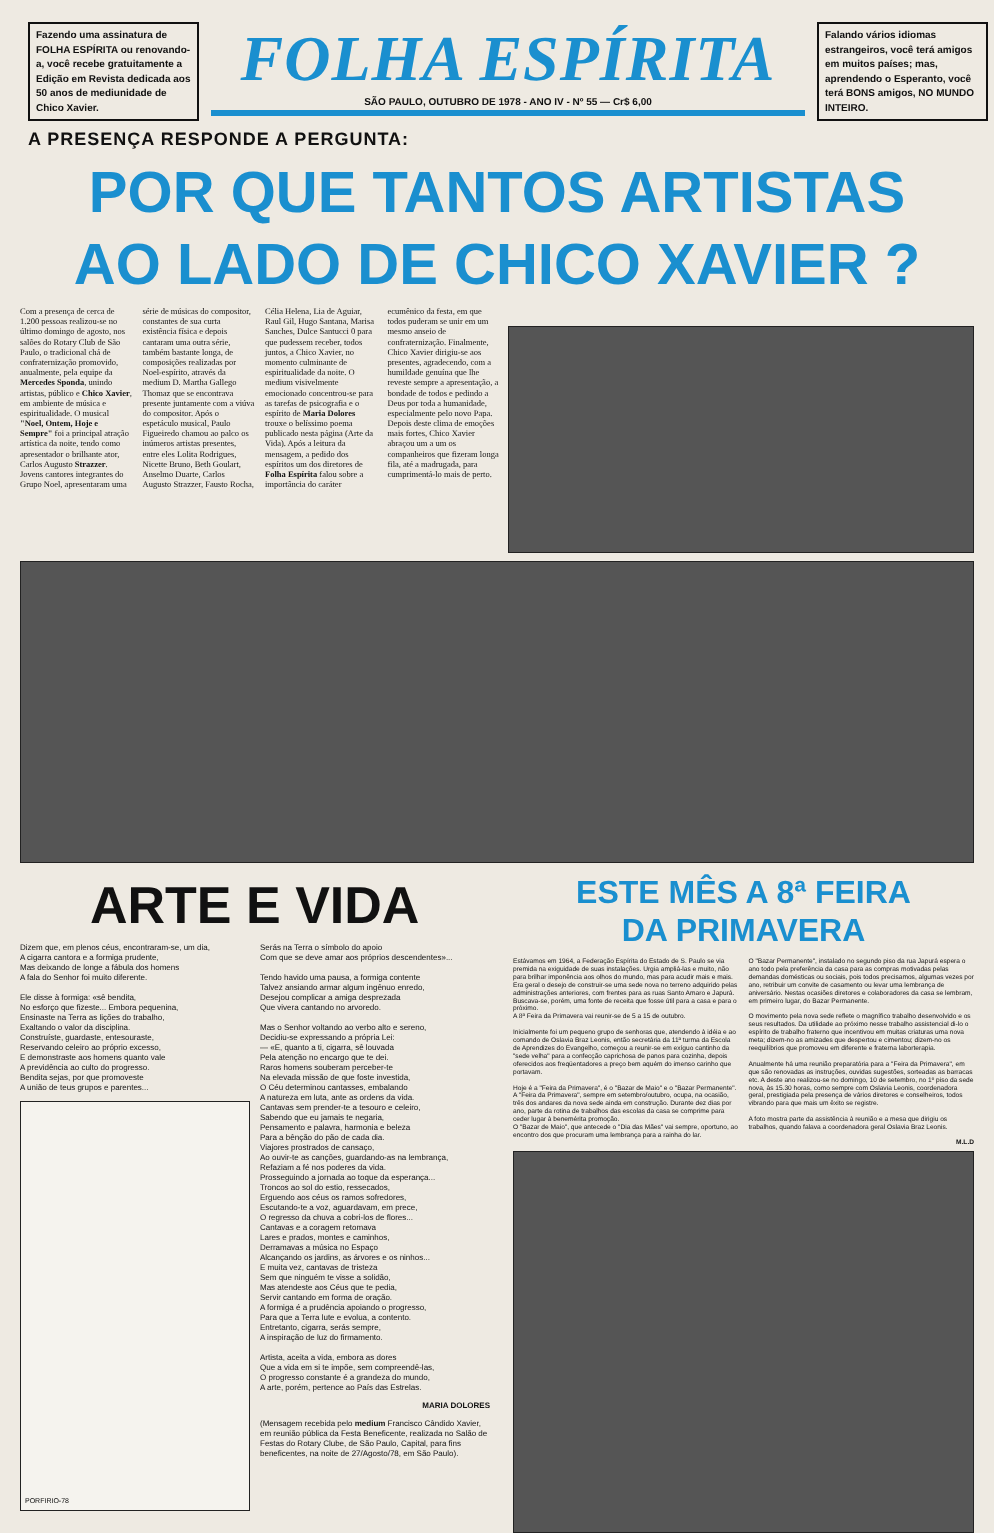Fazendo uma assinatura de FOLHA ESPÍRITA ou renovando-a, você recebe gratuitamente a Edição em Revista dedicada aos 50 anos de mediunidade de Chico Xavier.
FOLHA ESPÍRITA
SÃO PAULO, OUTUBRO DE 1978 - ANO IV - Nº 55 — Cr$ 6,00
Falando vários idiomas estrangeiros, você terá amigos em muitos países; mas, aprendendo o Esperanto, você terá BONS amigos, NO MUNDO INTEIRO.
A PRESENÇA RESPONDE A PERGUNTA:
POR QUE TANTOS ARTISTAS
AO LADO DE CHICO XAVIER ?
Com a presença de cerca de 1.200 pessoas realizou-se no último domingo de agosto, nos salões do Rotary Club de São Paulo, o tradicional chá de confraternização promovido, anualmente, pela equipe da Mercedes Sponda, unindo artistas, público e Chico Xavier, em ambiente de música e espiritualidade. O musical "Noel, Ontem, Hoje e Sempre" foi a principal atração artística da noite, tendo como apresentador o brilhante ator, Carlos Augusto Strazzer. Jovens cantores integrantes do Grupo Noel, apresentaram uma série de músicas do compositor, constantes de sua curta existência física e depois cantaram uma outra série, também bastante longa, de composições realizadas por Noel-espírito, através da medium D. Martha Gallego Thomaz que se encontrava presente juntamente com a viúva do compositor. Após o espetáculo musical, Paulo Figueiredo chamou ao palco os inúmeros artistas presentes, entre eles Lolita Rodrigues, Nicette Bruno, Beth Goulart, Anselmo Duarte, Carlos Augusto Strazzer, Fausto Rocha, Célia Helena, Lia de Aguiar, Raul Gil, Hugo Santana, Marisa Sanches, Dulce Santucci 0 para que pudessem receber, todos juntos, a Chico Xavier, no momento culminante de espiritualidade da noite. O medium visivelmente emocionado concentrou-se para as tarefas de psicografia e o espírito de Maria Dolores trouxe o belíssimo poema publicado nesta página (Arte da Vida). Após a leitura da mensagem, a pedido dos espíritos um dos diretores de Folha Espírita falou sobre a importância do caráter ecumênico da festa, em que todos puderam se unir em um mesmo anseio de confraternização. Finalmente, Chico Xavier dirigiu-se aos presentes, agradecendo, com a humildade genuína que lhe reveste sempre a apresentação, a bondade de todos e pedindo a Deus por toda a humanidade, especialmente pelo novo Papa. Depois deste clima de emoções mais fortes, Chico Xavier abraçou um a um os companheiros que fizeram longa fila, até a madrugada, para cumprimentá-lo mais de perto.
ARTE E VIDA
Dizem que, em plenos céus, encontraram-se, um dia,
A cigarra cantora e a formiga prudente,
Mas deixando de longe a fábula dos homens
A fala do Senhor foi muito diferente.
Ele disse à formiga: «sê bendita,
No esforço que fizeste... Embora pequenina,
Ensinaste na Terra as lições do trabalho,
Exaltando o valor da disciplina.
Construíste, guardaste, entesouraste,
Reservando celeiro ao próprio excesso,
E demonstraste aos homens quanto vale
A previdência ao culto do progresso.
Bendita sejas, por que promoveste
A união de teus grupos e parentes...
PORFIRIO-78
Serás na Terra o símbolo do apoio
Com que se deve amar aos próprios descendentes»...
Tendo havido uma pausa, a formiga contente
Talvez ansiando armar algum ingênuo enredo,
Desejou complicar a amiga desprezada
Que vivera cantando no arvoredo.
Mas o Senhor voltando ao verbo alto e sereno,
Decidiu-se expressando a própria Lei:
— «E, quanto a ti, cigarra, sê louvada
Pela atenção no encargo que te dei.
Raros homens souberam perceber-te
Na elevada missão de que foste investida,
O Céu determinou cantasses, embalando
A natureza em luta, ante as ordens da vida.
Cantavas sem prender-te a tesouro e celeiro,
Sabendo que eu jamais te negaria,
Pensamento e palavra, harmonia e beleza
Para a bênção do pão de cada dia.
Viajores prostrados de cansaço,
Ao ouvir-te as canções, guardando-as na lembrança,
Refaziam a fé nos poderes da vida.
Prosseguindo a jornada ao toque da esperança...
Troncos ao sol do estio, ressecados,
Erguendo aos céus os ramos sofredores,
Escutando-te a voz, aguardavam, em prece,
O regresso da chuva a cobri-los de flores...
Cantavas e a coragem retomava
Lares e prados, montes e caminhos,
Derramavas a música no Espaço
Alcançando os jardins, as árvores e os ninhos...
E muita vez, cantavas de tristeza
Sem que ninguém te visse a solidão,
Mas atendeste aos Céus que te pedia,
Servir cantando em forma de oração.
A formiga é a prudência apoiando o progresso,
Para que a Terra lute e evolua, a contento.
Entretanto, cigarra, serás sempre,
A inspiração de luz do firmamento.
Artista, aceita a vida, embora as dores
Que a vida em si te impõe, sem compreendê-las,
O progresso constante é a grandeza do mundo,
A arte, porém, pertence ao País das Estrelas.
MARIA DOLORES
(Mensagem recebida pelo medium Francisco Cândido Xavier, em reunião pública da Festa Beneficente, realizada no Salão de Festas do Rotary Clube, de São Paulo, Capital, para fins beneficentes, na noite de 27/Agosto/78, em São Paulo).
ESTE MÊS A 8ª FEIRA
DA PRIMAVERA
Estávamos em 1964, a Federação Espírita do Estado de S. Paulo se via premida na exiguidade de suas instalações. Urgia ampliá-las e muito, não para brilhar imponência aos olhos do mundo, mas para acudir mais e mais. Era geral o desejo de construir-se uma sede nova no terreno adquirido pelas administrações anteriores, com frentes para as ruas Santo Amaro e Japurá. Buscava-se, porém, uma fonte de receita que fosse útil para a casa e para o próximo.
A 8ª Feira da Primavera vai reunir-se de 5 a 15 de outubro.
Inicialmente foi um pequeno grupo de senhoras que, atendendo à idéia e ao comando de Oslavia Braz Leonis, então secretária da 11ª turma da Escola de Aprendizes do Evangelho, começou a reunir-se em exíguo cantinho da "sede velha" para a confecção caprichosa de panos para cozinha, depois oferecidos aos freqüentadores a preço bem aquém do imenso carinho que portavam.
Hoje é a "Feira da Primavera", é o "Bazar de Maio" e o "Bazar Permanente".
A "Feira da Primavera", sempre em setembro/outubro, ocupa, na ocasião, três dos andares da nova sede ainda em construção. Durante dez dias por ano, parte da rotina de trabalhos das escolas da casa se comprime para ceder lugar à benemérita promoção.
O "Bazar de Maio", que antecede o "Dia das Mães" vai sempre, oportuno, ao encontro dos que procuram uma lembrança para a rainha do lar.
O "Bazar Permanente", instalado no segundo piso da rua Japurá espera o ano todo pela preferência da casa para as compras motivadas pelas demandas domésticas ou sociais, pois todos precisamos, algumas vezes por ano, retribuir um convite de casamento ou levar uma lembrança de aniversário. Nestas ocasiões diretores e colaboradores da casa se lembram, em primeiro lugar, do Bazar Permanente.
O movimento pela nova sede reflete o magnífico trabalho desenvolvido e os seus resultados. Da utilidade ao próximo nesse trabalho assistencial di-lo o espírito de trabalho fraterno que incentivou em muitas criaturas uma nova meta; dizem-no as amizades que despertou e cimentou; dizem-no os reequilíbrios que promoveu em diferente e fraterna laborterapia.
Anualmente há uma reunião preparatória para a "Feira da Primavera", em que são renovadas as instruções, ouvidas sugestões, sorteadas as barracas etc. A deste ano realizou-se no domingo, 10 de setembro, no 1º piso da sede nova, às 15.30 horas, como sempre com Oslavia Leonis, coordenadora geral, prestigiada pela presença de vários diretores e conselheiros, todos vibrando para que mais um êxito se registre.
A foto mostra parte da assistência à reunião e a mesa que dirigiu os trabalhos, quando falava a coordenadora geral Oslavia Braz Leonis.
M.L.D